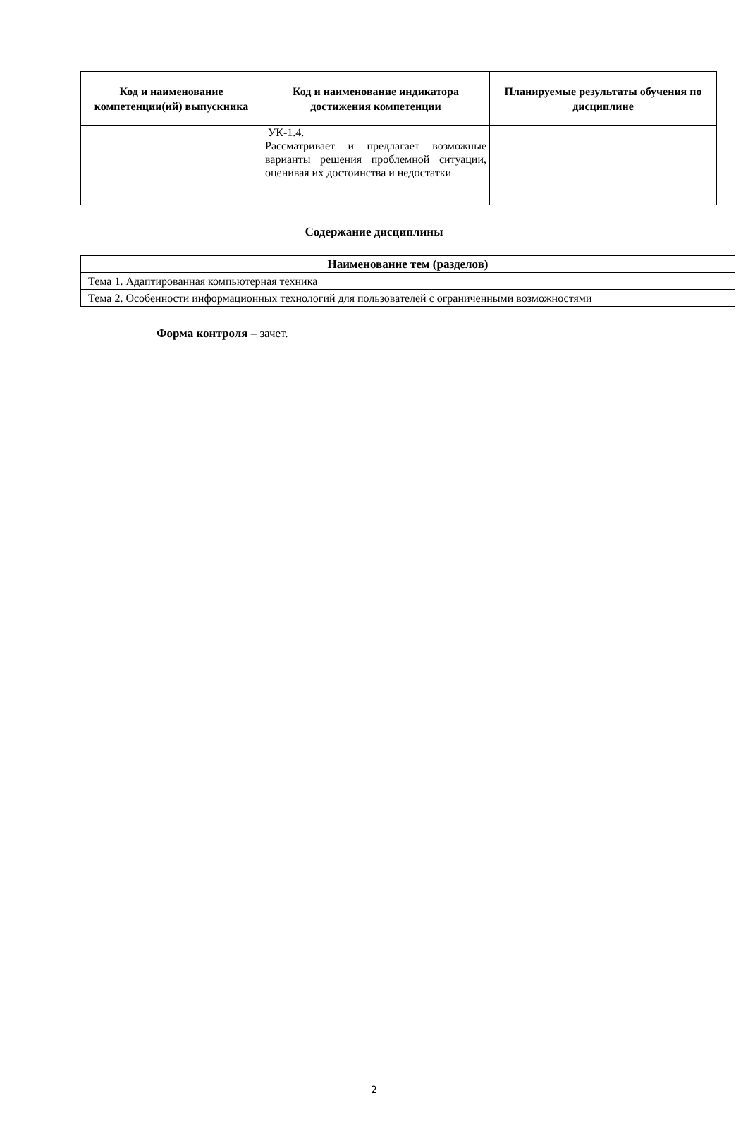| Код и наименование компетенции(ий) выпускника | Код и наименование индикатора достижения компетенции | Планируемые результаты обучения по дисциплине |
| --- | --- | --- |
| | УК-1.4. Рассматривает и предлагает возможные варианты решения проблемной ситуации, оценивая их достоинства и недостатки | |
Содержание дисциплины
| Наименование тем (разделов) |
| --- |
| Тема 1. Адаптированная компьютерная техника |
| Тема 2. Особенности информационных технологий для пользователей с ограниченными возможностями |
Форма контроля – зачет.
2